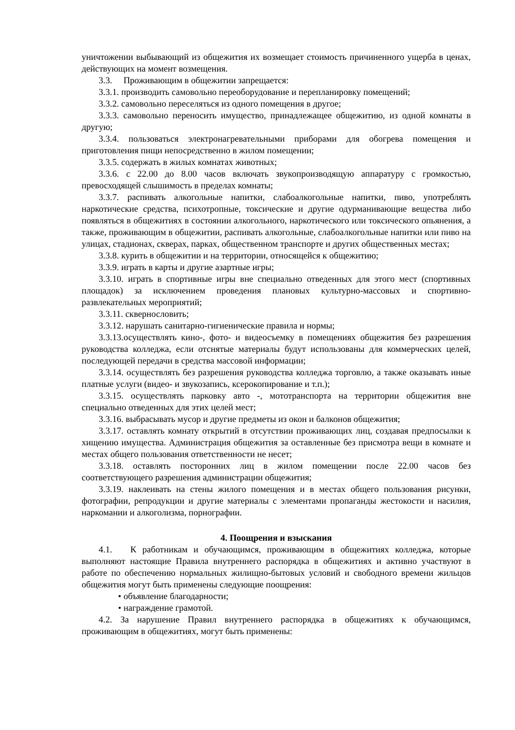уничтожении выбывающий из общежития их возмещает стоимость причиненного ущерба в ценах, действующих на момент возмещения.
3.3. Проживающим в общежитии запрещается:
3.3.1. производить самовольно переоборудование и перепланировку помещений;
3.3.2. самовольно переселяться из одного помещения в другое;
3.3.3. самовольно переносить имущество, принадлежащее общежитию, из одной комнаты в другую;
3.3.4. пользоваться электронагревательными приборами для обогрева помещения и приготовления пищи непосредственно в жилом помещении;
3.3.5. содержать в жилых комнатах животных;
3.3.6. с 22.00 до 8.00 часов включать звукопроизводящую аппаратуру с громкостью, превосходящей слышимость в пределах комнаты;
3.3.7. распивать алкогольные напитки, слабоалкогольные напитки, пиво, употреблять наркотические средства, психотропные, токсические и другие одурманивающие вещества либо появляться в общежитиях в состоянии алкогольного, наркотического или токсического опьянения, а также, проживающим в общежитии, распивать алкогольные, слабоалкогольные напитки или пиво на улицах, стадионах, скверах, парках, общественном транспорте и других общественных местах;
3.3.8. курить в общежитии и на территории, относящейся к общежитию;
3.3.9. играть в карты и другие азартные игры;
3.3.10. играть в спортивные игры вне специально отведенных для этого мест (спортивных площадок) за исключением проведения плановых культурно-массовых и спортивно-развлекательных мероприятий;
3.3.11. сквернословить;
3.3.12. нарушать санитарно-гигиенические правила и нормы;
3.3.13.осуществлять кино-, фото- и видеосъемку в помещениях общежития без разрешения руководства колледжа, если отснятые материалы будут использованы для коммерческих целей, последующей передачи в средства массовой информации;
3.3.14. осуществлять без разрешения руководства колледжа торговлю, а также оказывать иные платные услуги (видео- и звукозапись, ксерокопирование и т.п.);
3.3.15. осуществлять парковку авто -, мототранспорта на территории общежития вне специально отведенных для этих целей мест;
3.3.16. выбрасывать мусор и другие предметы из окон и балконов общежития;
3.3.17. оставлять комнату открытий в отсутствии проживающих лиц, создавая предпосылки к хищению имущества. Администрация общежития за оставленные без присмотра вещи в комнате и местах общего пользования ответственности не несет;
3.3.18. оставлять посторонних лиц в жилом помещении после 22.00 часов без соответствующего разрешения администрации общежития;
3.3.19. наклеивать на стены жилого помещения и в местах общего пользования рисунки, фотографии, репродукции и другие материалы с элементами пропаганды жестокости и насилия, наркомании и алкоголизма, порнографии.
4. Поощрения и взыскания
4.1. К работникам и обучающимся, проживающим в общежитиях колледжа, которые выполняют настоящие Правила внутреннего распорядка в общежитиях и активно участвуют в работе по обеспечению нормальных жилищно-бытовых условий и свободного времени жильцов общежития могут быть применены следующие поощрения:
• объявление благодарности;
• награждение грамотой.
4.2. За нарушение Правил внутреннего распорядка в общежитиях к обучающимся, проживающим в общежитиях, могут быть применены: